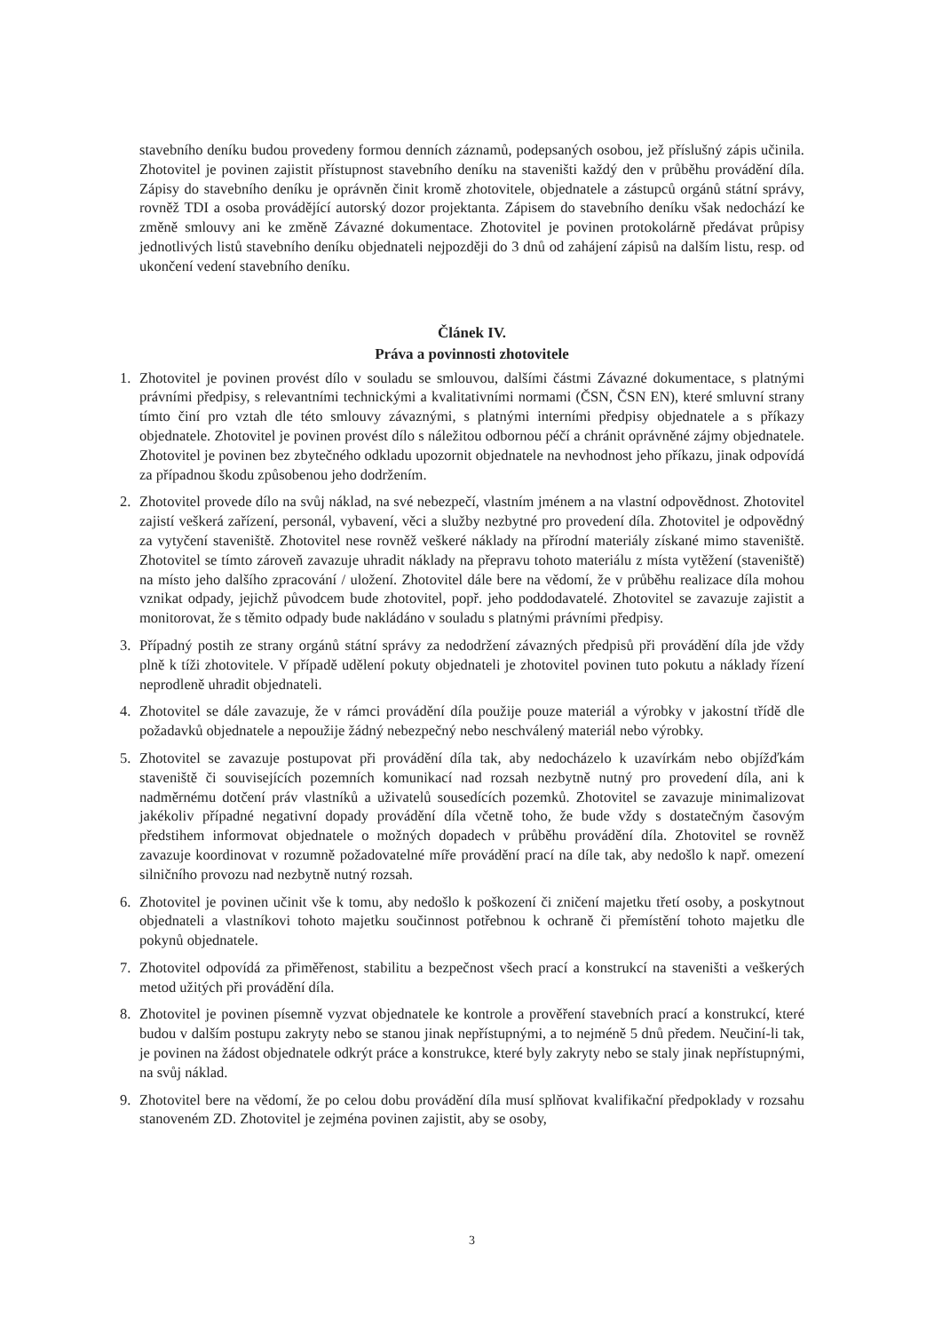stavebního deníku budou provedeny formou denních záznamů, podepsaných osobou, jež příslušný zápis učinila. Zhotovitel je povinen zajistit přístupnost stavebního deníku na staveništi každý den v průběhu provádění díla. Zápisy do stavebního deníku je oprávněn činit kromě zhotovitele, objednatele a zástupců orgánů státní správy, rovněž TDI a osoba provádějící autorský dozor projektanta. Zápisem do stavebního deníku však nedochází ke změně smlouvy ani ke změně Závazné dokumentace. Zhotovitel je povinen protokolárně předávat průpisy jednotlivých listů stavebního deníku objednateli nejpozději do 3 dnů od zahájení zápisů na dalším listu, resp. od ukončení vedení stavebního deníku.
Článek IV.
Práva a povinnosti zhotovitele
1. Zhotovitel je povinen provést dílo v souladu se smlouvou, dalšími částmi Závazné dokumentace, s platnými právními předpisy, s relevantními technickými a kvalitativními normami (ČSN, ČSN EN), které smluvní strany tímto činí pro vztah dle této smlouvy závaznými, s platnými interními předpisy objednatele a s příkazy objednatele. Zhotovitel je povinen provést dílo s náležitou odbornou péčí a chránit oprávněné zájmy objednatele. Zhotovitel je povinen bez zbytečného odkladu upozornit objednatele na nevhodnost jeho příkazu, jinak odpovídá za případnou škodu způsobenou jeho dodržením.
2. Zhotovitel provede dílo na svůj náklad, na své nebezpečí, vlastním jménem a na vlastní odpovědnost. Zhotovitel zajistí veškerá zařízení, personál, vybavení, věci a služby nezbytné pro provedení díla. Zhotovitel je odpovědný za vytyčení staveniště. Zhotovitel nese rovněž veškeré náklady na přírodní materiály získané mimo staveniště. Zhotovitel se tímto zároveň zavazuje uhradit náklady na přepravu tohoto materiálu z místa vytěžení (staveniště) na místo jeho dalšího zpracování / uložení. Zhotovitel dále bere na vědomí, že v průběhu realizace díla mohou vznikat odpady, jejichž původcem bude zhotovitel, popř. jeho poddodavatelé. Zhotovitel se zavazuje zajistit a monitorovat, že s těmito odpady bude nakládáno v souladu s platnými právními předpisy.
3. Případný postih ze strany orgánů státní správy za nedodržení závazných předpisů při provádění díla jde vždy plně k tíži zhotovitele. V případě udělení pokuty objednateli je zhotovitel povinen tuto pokutu a náklady řízení neprodleně uhradit objednateli.
4. Zhotovitel se dále zavazuje, že v rámci provádění díla použije pouze materiál a výrobky v jakostní třídě dle požadavků objednatele a nepoužije žádný nebezpečný nebo neschválený materiál nebo výrobky.
5. Zhotovitel se zavazuje postupovat při provádění díla tak, aby nedocházelo k uzavírkám nebo objížďkám staveniště či souvisejících pozemních komunikací nad rozsah nezbytně nutný pro provedení díla, ani k nadměrnému dotčení práv vlastníků a uživatelů sousedících pozemků. Zhotovitel se zavazuje minimalizovat jakékoliv případné negativní dopady provádění díla včetně toho, že bude vždy s dostatečným časovým předstihem informovat objednatele o možných dopadech v průběhu provádění díla. Zhotovitel se rovněž zavazuje koordinovat v rozumně požadovatelné míře provádění prací na díle tak, aby nedošlo k např. omezení silničního provozu nad nezbytně nutný rozsah.
6. Zhotovitel je povinen učinit vše k tomu, aby nedošlo k poškození či zničení majetku třetí osoby, a poskytnout objednateli a vlastníkovi tohoto majetku součinnost potřebnou k ochraně či přemístění tohoto majetku dle pokynů objednatele.
7. Zhotovitel odpovídá za přiměřenost, stabilitu a bezpečnost všech prací a konstrukcí na staveništi a veškerých metod užitých při provádění díla.
8. Zhotovitel je povinen písemně vyzvat objednatele ke kontrole a prověření stavebních prací a konstrukcí, které budou v dalším postupu zakryty nebo se stanou jinak nepřístupnými, a to nejméně 5 dnů předem. Neučiní-li tak, je povinen na žádost objednatele odkrýt práce a konstrukce, které byly zakryty nebo se staly jinak nepřístupnými, na svůj náklad.
9. Zhotovitel bere na vědomí, že po celou dobu provádění díla musí splňovat kvalifikační předpoklady v rozsahu stanoveném ZD. Zhotovitel je zejména povinen zajistit, aby se osoby,
3